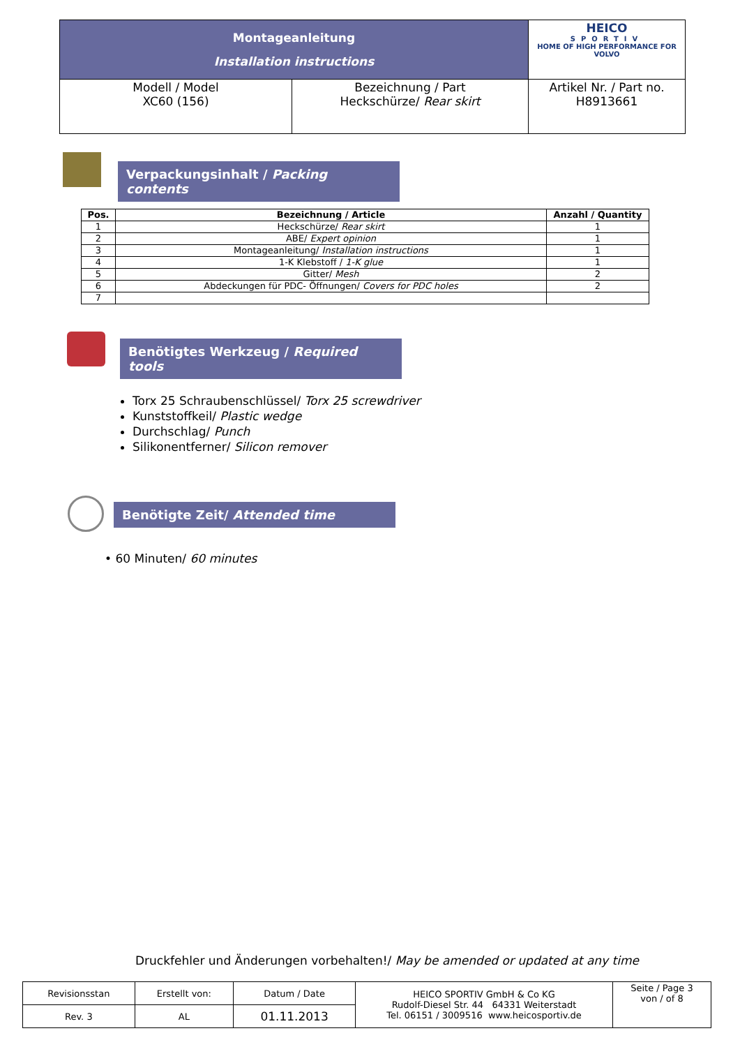| Montageanleitung Installation instructions | | HEICO SPORTIV HOME OF HIGH PERFORMANCE FOR VOLVO |
| Modell / Model XC60 (156) | Bezeichnung / Part Heckschürze/ Rear skirt | Artikel Nr. / Part no. H8913661 |
Verpackungsinhalt / Packing contents
| Pos. | Bezeichnung / Article | Anzahl / Quantity |
| --- | --- | --- |
| 1 | Heckschürze/ Rear skirt | 1 |
| 2 | ABE/ Expert opinion | 1 |
| 3 | Montageanleitung/ Installation instructions | 1 |
| 4 | 1-K Klebstoff / 1-K glue | 1 |
| 5 | Gitter/ Mesh | 2 |
| 6 | Abdeckungen für PDC- Öffnungen/ Covers for PDC holes | 2 |
| 7 | | |
Benötigtes Werkzeug / Required tools
Torx 25 Schraubenschlüssel/ Torx 25 screwdriver
Kunststoffkeil/ Plastic wedge
Durchschlag/ Punch
Silikonentferner/ Silicon remover
Benötigte Zeit/ Attended time
• 60 Minuten/ 60 minutes
Druckfehler und Änderungen vorbehalten!/ May be amended or updated at any time
| Revisionsstan | Erstellt von: | Datum / Date | HEICO SPORTIV GmbH & Co KG Rudolf-Diesel Str. 44 64331 Weiterstadt Tel. 06151 / 3009516 www.heicosportiv.de | Seite / Page 3 von / of 8 |
| Rev. 3 | AL | 01.11.2013 | | |